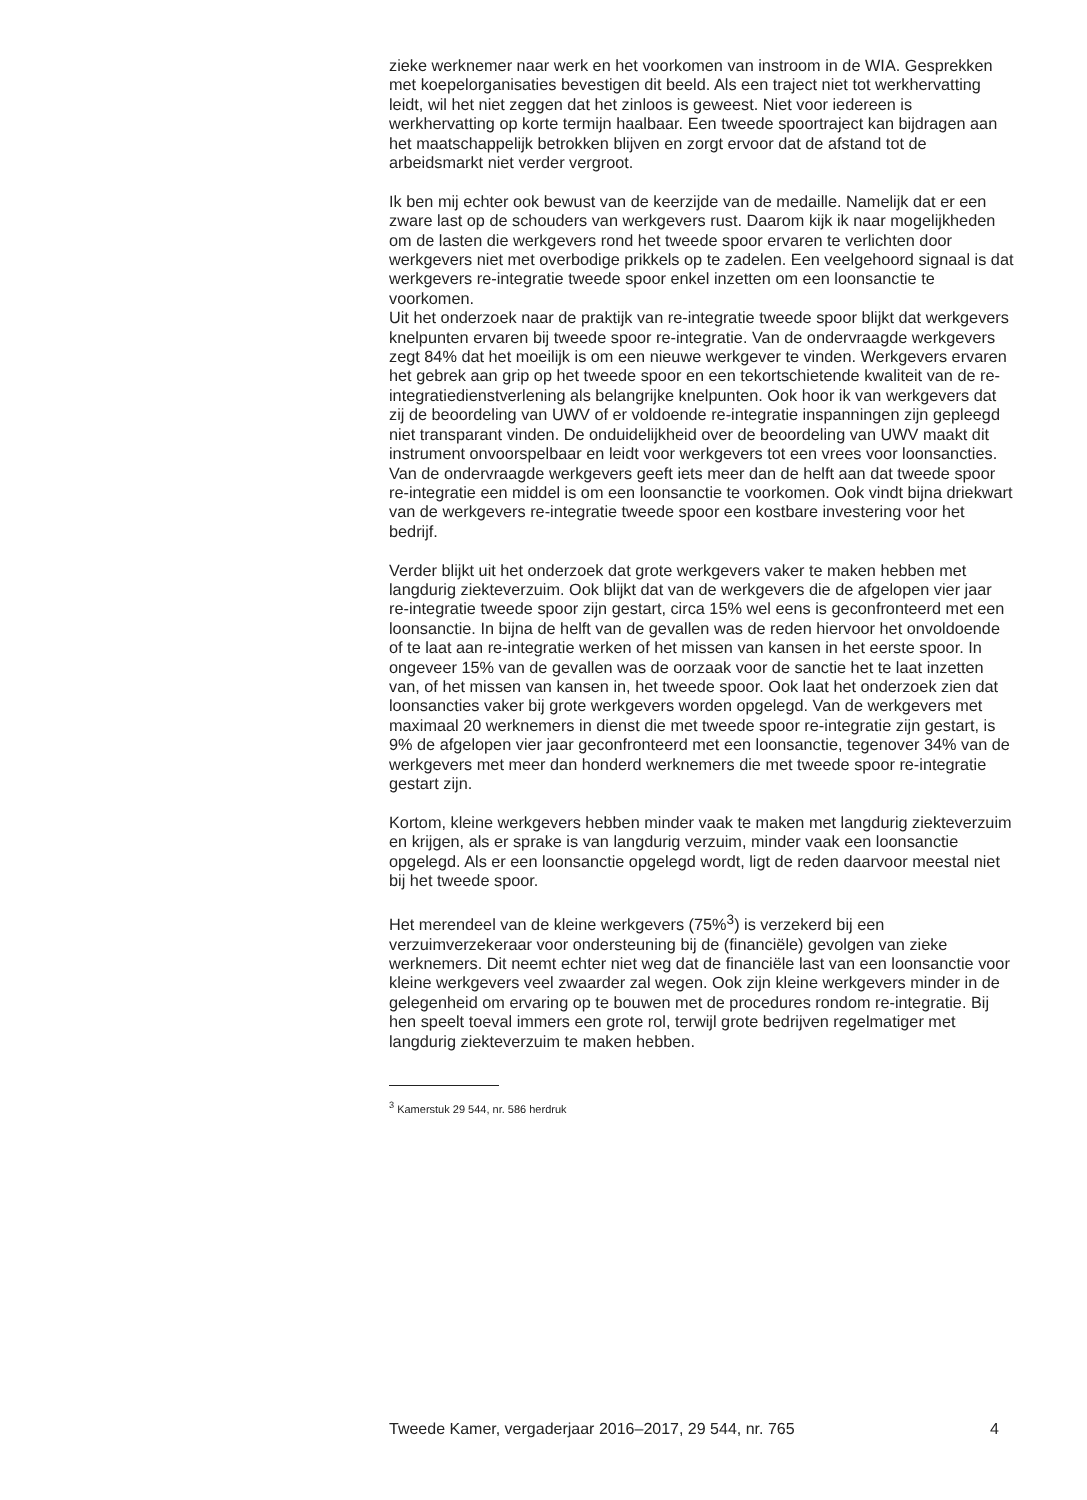zieke werknemer naar werk en het voorkomen van instroom in de WIA. Gesprekken met koepelorganisaties bevestigen dit beeld. Als een traject niet tot werkhervatting leidt, wil het niet zeggen dat het zinloos is geweest. Niet voor iedereen is werkhervatting op korte termijn haalbaar. Een tweede spoortraject kan bijdragen aan het maatschappelijk betrokken blijven en zorgt ervoor dat de afstand tot de arbeidsmarkt niet verder vergroot.
Ik ben mij echter ook bewust van de keerzijde van de medaille. Namelijk dat er een zware last op de schouders van werkgevers rust. Daarom kijk ik naar mogelijkheden om de lasten die werkgevers rond het tweede spoor ervaren te verlichten door werkgevers niet met overbodige prikkels op te zadelen. Een veelgehoord signaal is dat werkgevers re-integratie tweede spoor enkel inzetten om een loonsanctie te voorkomen.
Uit het onderzoek naar de praktijk van re-integratie tweede spoor blijkt dat werkgevers knelpunten ervaren bij tweede spoor re-integratie. Van de ondervraagde werkgevers zegt 84% dat het moeilijk is om een nieuwe werkgever te vinden. Werkgevers ervaren het gebrek aan grip op het tweede spoor en een tekortschietende kwaliteit van de re-integratiedienstverlening als belangrijke knelpunten. Ook hoor ik van werkgevers dat zij de beoordeling van UWV of er voldoende re-integratie inspanningen zijn gepleegd niet transparant vinden. De onduidelijkheid over de beoordeling van UWV maakt dit instrument onvoorspelbaar en leidt voor werkgevers tot een vrees voor loonsancties. Van de ondervraagde werkgevers geeft iets meer dan de helft aan dat tweede spoor re-integratie een middel is om een loonsanctie te voorkomen. Ook vindt bijna driekwart van de werkgevers re-integratie tweede spoor een kostbare investering voor het bedrijf.
Verder blijkt uit het onderzoek dat grote werkgevers vaker te maken hebben met langdurig ziekteverzuim. Ook blijkt dat van de werkgevers die de afgelopen vier jaar re-integratie tweede spoor zijn gestart, circa 15% wel eens is geconfronteerd met een loonsanctie. In bijna de helft van de gevallen was de reden hiervoor het onvoldoende of te laat aan re-integratie werken of het missen van kansen in het eerste spoor. In ongeveer 15% van de gevallen was de oorzaak voor de sanctie het te laat inzetten van, of het missen van kansen in, het tweede spoor. Ook laat het onderzoek zien dat loonsancties vaker bij grote werkgevers worden opgelegd. Van de werkgevers met maximaal 20 werknemers in dienst die met tweede spoor re-integratie zijn gestart, is 9% de afgelopen vier jaar geconfronteerd met een loonsanctie, tegenover 34% van de werkgevers met meer dan honderd werknemers die met tweede spoor re-integratie gestart zijn.
Kortom, kleine werkgevers hebben minder vaak te maken met langdurig ziekteverzuim en krijgen, als er sprake is van langdurig verzuim, minder vaak een loonsanctie opgelegd. Als er een loonsanctie opgelegd wordt, ligt de reden daarvoor meestal niet bij het tweede spoor.
Het merendeel van de kleine werkgevers (75%<sup>3</sup>) is verzekerd bij een verzuimverzekeraar voor ondersteuning bij de (financiële) gevolgen van zieke werknemers. Dit neemt echter niet weg dat de financiële last van een loonsanctie voor kleine werkgevers veel zwaarder zal wegen. Ook zijn kleine werkgevers minder in de gelegenheid om ervaring op te bouwen met de procedures rondom re-integratie. Bij hen speelt toeval immers een grote rol, terwijl grote bedrijven regelmatiger met langdurig ziekteverzuim te maken hebben.
<sup>3</sup> Kamerstuk 29 544, nr. 586 herdruk
Tweede Kamer, vergaderjaar 2016–2017, 29 544, nr. 765 4